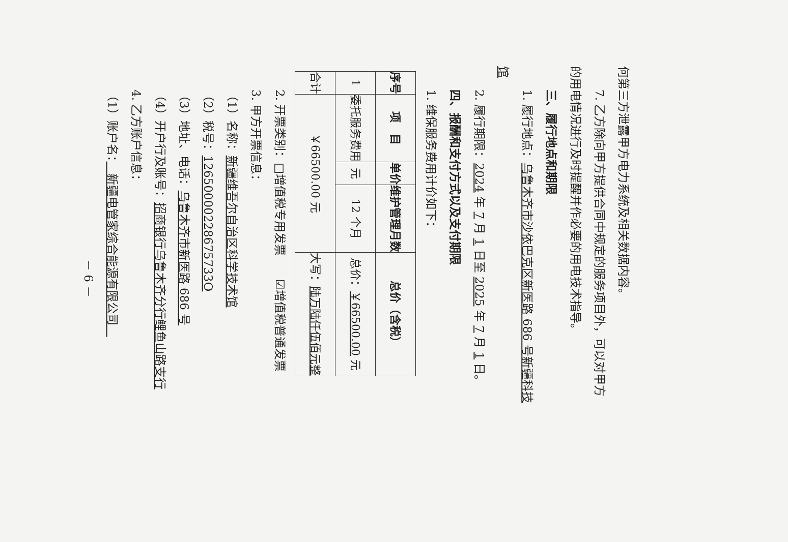何第三方泄露甲方电力系统及相关数据内容。
7. 乙方除向甲方提供合同中规定的服务项目外，可以对甲方
的用电情况进行及时提醒并作必要的用电技术指导。
三、履行地点和期限
1. 履行地点：乌鲁木齐市沙依巴克区新医路 686 号新疆科技
馆
2. 履行期限：2024 年 7 月 1 日至 2025 年 7 月 1 日。
四、报酬和支付方式以及支付期限
1. 维保服务费用计价如下：
| 序号 | 项 目 | 单价 | 维护管理月数 | 总价（含税） |
| --- | --- | --- | --- | --- |
| 1 | 委托服务费用 | 元 | 12 个月 | 总价： ￥66500.00 元 |
| 合计 | ￥66500.00 元 | | | 大写： 陆万陆仟伍佰元整 |
2. 开票类别：□增值税专用发票　　☑增值税普通发票
3. 甲方开票信息：
（1）名称：新疆维吾尔自治区科学技术馆
（2）税号：12650000228675733O
（3）地址、电话：乌鲁木齐市新医路 686 号
（4）开户行及账号：招商银行乌鲁木齐分行鲤鱼山路支行
4. 乙方账户信息：
（1）账户名：　新疆电管家综合能源有限公司　
－ 6 －